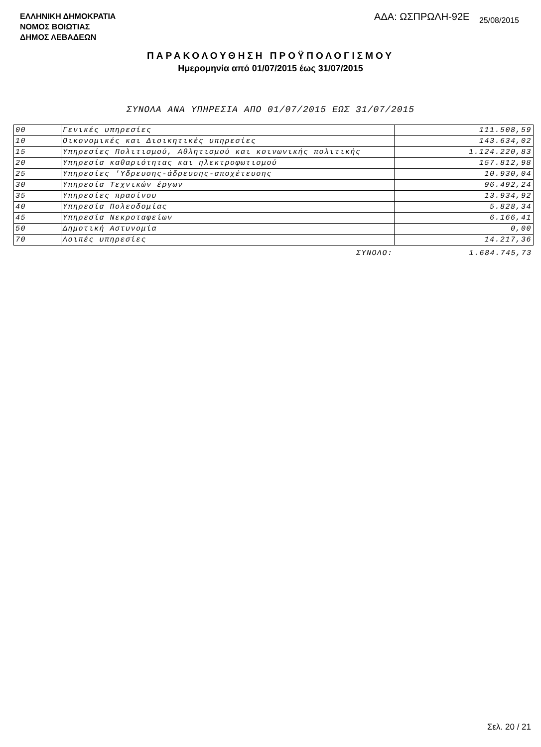ΕΛΛΗΝΙΚΗ ΔΗΜΟΚΡΑΤΙΑ
ΝΟΜΟΣ ΒΟΙΩΤΙΑΣ
ΔΗΜΟΣ ΛΕΒΑΔΕΩΝ
ΑΔΑ: ΩΣΠΡΩΛΗ-92Ε 25/08/2015
ΠΑΡΑΚΟΛΟΥΘΗΣΗ ΠΡΟΫΠΟΛΟΓΙΣΜΟΥ
Ημερομηνία από 01/07/2015 έως 31/07/2015
ΣΥΝΟΛΑ ΑΝΑ ΥΠΗΡΕΣΙΑ ΑΠΟ 01/07/2015 ΕΩΣ 31/07/2015
| 00 | Γενικές υπηρεσίες | 111.508,59 |
| 10 | Οικονομικές και Διοικητικές υπηρεσίες | 143.634,02 |
| 15 | Υπηρεσίες Πολιτισμού, Αθλητισμού και κοινωνικής πολιτικής | 1.124.220,83 |
| 20 | Υπηρεσία καθαριότητας και ηλεκτροφωτισμού | 157.812,98 |
| 25 | Υπηρεσίες 'Υδρευσης-άδρευσης-αποχέτευσης | 10.930,04 |
| 30 | Υπηρεσία Τεχνικών έργων | 96.492,24 |
| 35 | Υπηρεσίες πρασίνου | 13.934,92 |
| 40 | Υπηρεσία Πολεοδομίας | 5.828,34 |
| 45 | Υπηρεσία Νεκροταφείων | 6.166,41 |
| 50 | Δημοτική Αστυνομία | 0,00 |
| 70 | Λοιπές υπηρεσίες | 14.217,36 |
| | ΣΥΝΟΛΟ: | 1.684.745,73 |
Σελ. 20 / 21